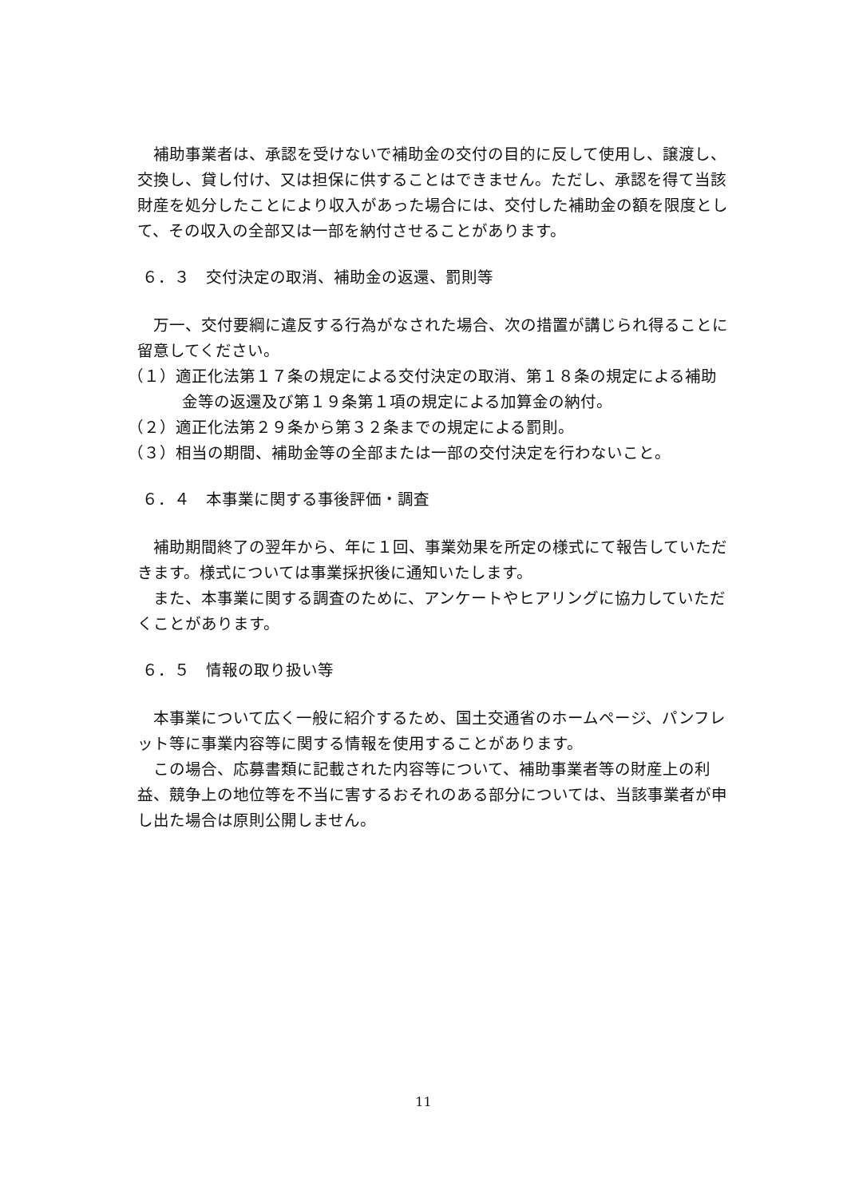補助事業者は、承認を受けないで補助金の交付の目的に反して使用し、譲渡し、交換し、貸し付け、又は担保に供することはできません。ただし、承認を得て当該財産を処分したことにより収入があった場合には、交付した補助金の額を限度として、その収入の全部又は一部を納付させることがあります。
６．３　交付決定の取消、補助金の返還、罰則等
万一、交付要綱に違反する行為がなされた場合、次の措置が講じられ得ることに留意してください。
（１）適正化法第１７条の規定による交付決定の取消、第１８条の規定による補助金等の返還及び第１９条第１項の規定による加算金の納付。
（２）適正化法第２９条から第３２条までの規定による罰則。
（３）相当の期間、補助金等の全部または一部の交付決定を行わないこと。
６．４　本事業に関する事後評価・調査
補助期間終了の翌年から、年に１回、事業効果を所定の様式にて報告していただきます。様式については事業採択後に通知いたします。
また、本事業に関する調査のために、アンケートやヒアリングに協力していただくことがあります。
６．５　情報の取り扱い等
本事業について広く一般に紹介するため、国土交通省のホームページ、パンフレット等に事業内容等に関する情報を使用することがあります。
この場合、応募書類に記載された内容等について、補助事業者等の財産上の利益、競争上の地位等を不当に害するおそれのある部分については、当該事業者が申し出た場合は原則公開しません。
11